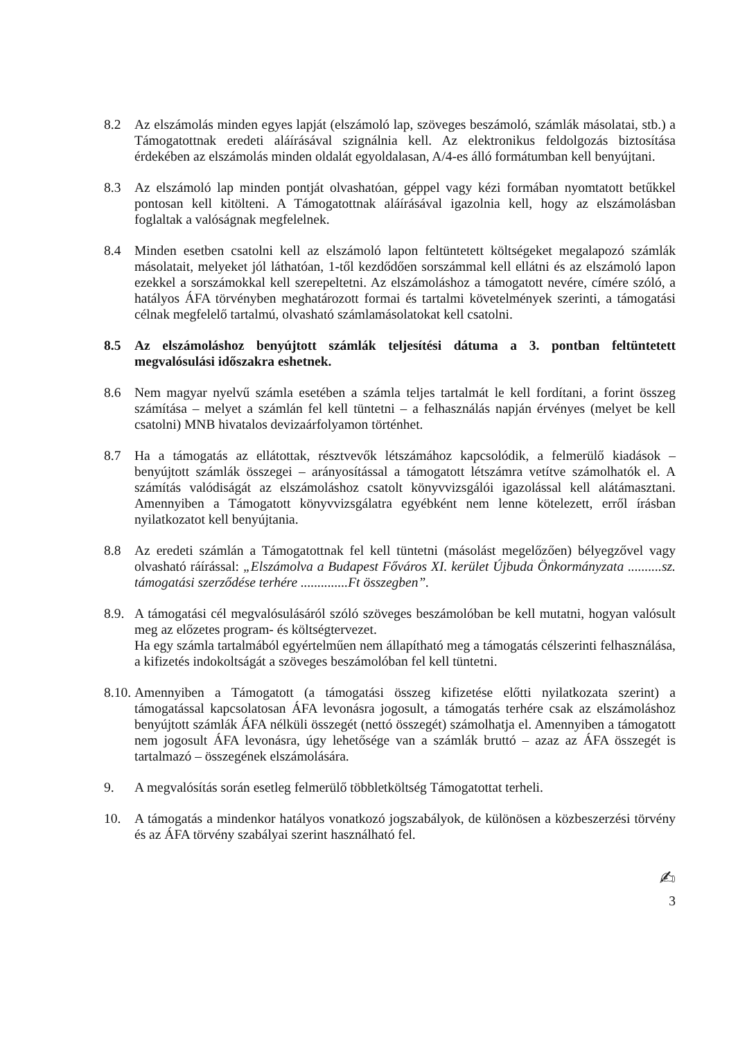8.2 Az elszámolás minden egyes lapját (elszámoló lap, szöveges beszámoló, számlák másolatai, stb.) a Támogatottnak eredeti aláírásával szignálnia kell. Az elektronikus feldolgozás biztosítása érdekében az elszámolás minden oldalát egyoldalasan, A/4-es álló formátumban kell benyújtani.
8.3 Az elszámoló lap minden pontját olvashatóan, géppel vagy kézi formában nyomtatott betűkkel pontosan kell kitölteni. A Támogatottnak aláírásával igazolnia kell, hogy az elszámolásban foglaltak a valóságnak megfelelnek.
8.4 Minden esetben csatolni kell az elszámoló lapon feltüntetett költségeket megalapozó számlák másolatait, melyeket jól láthatóan, 1-től kezdődően sorszámmal kell ellátni és az elszámoló lapon ezekkel a sorszámokkal kell szerepeltetni. Az elszámoláshoz a támogatott nevére, címére szóló, a hatályos ÁFA törvényben meghatározott formai és tartalmi követelmények szerinti, a támogatási célnak megfelelő tartalmú, olvasható számlamásolatokat kell csatolni.
8.5 Az elszámoláshoz benyújtott számlák teljesítési dátuma a 3. pontban feltüntetett megvalósulási időszakra eshetnek.
8.6 Nem magyar nyelvű számla esetében a számla teljes tartalmát le kell fordítani, a forint összeg számítása – melyet a számlán fel kell tüntetni – a felhasználás napján érvényes (melyet be kell csatolni) MNB hivatalos devizaárfolyamon történhet.
8.7 Ha a támogatás az ellátottak, résztvevők létszámához kapcsolódik, a felmerülő kiadások – benyújtott számlák összegei – arányosítással a támogatott létszámra vetítve számolhatók el. A számítás valódiságát az elszámoláshoz csatolt könyvvizsgálói igazolással kell alátámasztani. Amennyiben a Támogatott könyvvizsgálatra egyébként nem lenne kötelezett, erről írásban nyilatkozatot kell benyújtania.
8.8 Az eredeti számlán a Támogatottnak fel kell tüntetni (másolást megelőzően) bélyegzővel vagy olvasható ráírással: „Elszámolva a Budapest Főváros XI. kerület Újbuda Önkormányzata ..........sz. támogatási szerződése terhére ..............Ft összegben”.
8.9.
A támogatási cél megvalósulásáról szóló szöveges beszámolóban be kell mutatni, hogyan valósult meg az előzetes program- és költségtervezet.
Ha egy számla tartalmából egyértelműen nem állapítható meg a támogatás célszerinti felhasználása, a kifizetés indokoltságát a szöveges beszámolóban fel kell tüntetni.
8.10.
Amennyiben a Támogatott (a támogatási összeg kifizetése előtti nyilatkozata szerint) a támogatással kapcsolatosan ÁFA levonásra jogosult, a támogatás terhére csak az elszámoláshoz benyújtott számlák ÁFA nélküli összegét (nettó összegét) számolhatja el. Amennyiben a támogatott nem jogosult ÁFA levonásra, úgy lehetősége van a számlák bruttó – azaz az ÁFA összegét is tartalmazó – összegének elszámolására.
9. A megvalósítás során esetleg felmerülő többletköltség Támogatottat terheli.
10. A támogatás a mindenkor hatályos vonatkozó jogszabályok, de különösen a közbeszerzési törvény és az ÁFA törvény szabályai szerint használható fel.
✍
3